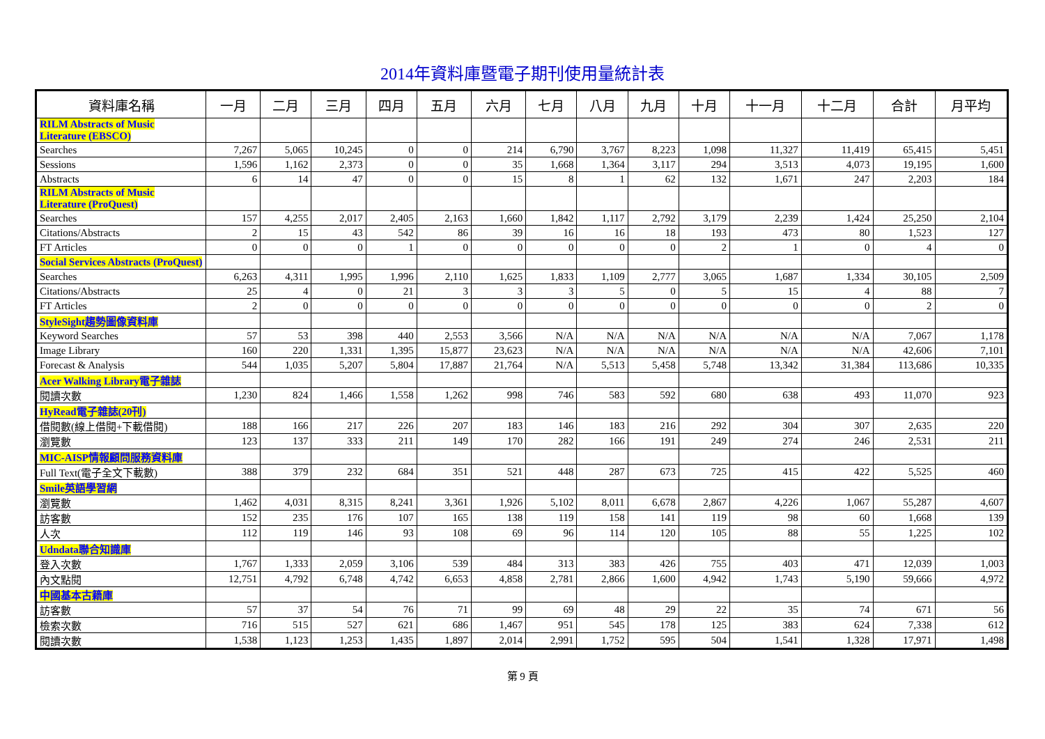2014年資料庫暨電子期刊使用量統計表
| 資料庫名稱 | 一月 | 二月 | 三月 | 四月 | 五月 | 六月 | 七月 | 八月 | 九月 | 十月 | 十一月 | 十二月 | 合計 | 月平均 |
| --- | --- | --- | --- | --- | --- | --- | --- | --- | --- | --- | --- | --- | --- | --- |
| RILM Abstracts of Music Literature (EBSCO) | | | | | | | | | | | | | | |
| Searches | 7,267 | 5,065 | 10,245 | 0 | 0 | 214 | 6,790 | 3,767 | 8,223 | 1,098 | 11,327 | 11,419 | 65,415 | 5,451 |
| Sessions | 1,596 | 1,162 | 2,373 | 0 | 0 | 35 | 1,668 | 1,364 | 3,117 | 294 | 3,513 | 4,073 | 19,195 | 1,600 |
| Abstracts | 6 | 14 | 47 | 0 | 0 | 15 | 8 | 1 | 62 | 132 | 1,671 | 247 | 2,203 | 184 |
| RILM Abstracts of Music Literature (ProQuest) | | | | | | | | | | | | | | |
| Searches | 157 | 4,255 | 2,017 | 2,405 | 2,163 | 1,660 | 1,842 | 1,117 | 2,792 | 3,179 | 2,239 | 1,424 | 25,250 | 2,104 |
| Citations/Abstracts | 2 | 15 | 43 | 542 | 86 | 39 | 16 | 16 | 18 | 193 | 473 | 80 | 1,523 | 127 |
| FT Articles | 0 | 0 | 0 | 1 | 0 | 0 | 0 | 0 | 0 | 2 | 1 | 0 | 4 | 0 |
| Social Services Abstracts (ProQuest) | | | | | | | | | | | | | | |
| Searches | 6,263 | 4,311 | 1,995 | 1,996 | 2,110 | 1,625 | 1,833 | 1,109 | 2,777 | 3,065 | 1,687 | 1,334 | 30,105 | 2,509 |
| Citations/Abstracts | 25 | 4 | 0 | 21 | 3 | 3 | 3 | 5 | 0 | 5 | 15 | 4 | 88 | 7 |
| FT Articles | 2 | 0 | 0 | 0 | 0 | 0 | 0 | 0 | 0 | 0 | 0 | 0 | 2 | 0 |
| StyleSight趨勢圖像資料庫 | | | | | | | | | | | | | | |
| Keyword Searches | 57 | 53 | 398 | 440 | 2,553 | 3,566 | N/A | N/A | N/A | N/A | N/A | N/A | 7,067 | 1,178 |
| Image Library | 160 | 220 | 1,331 | 1,395 | 15,877 | 23,623 | N/A | N/A | N/A | N/A | N/A | N/A | 42,606 | 7,101 |
| Forecast & Analysis | 544 | 1,035 | 5,207 | 5,804 | 17,887 | 21,764 | N/A | 5,513 | 5,458 | 5,748 | 13,342 | 31,384 | 113,686 | 10,335 |
| Acer Walking Library電子雜誌 | | | | | | | | | | | | | | |
| 閱讀次數 | 1,230 | 824 | 1,466 | 1,558 | 1,262 | 998 | 746 | 583 | 592 | 680 | 638 | 493 | 11,070 | 923 |
| HyRead電子雜誌(20刊) | | | | | | | | | | | | | | |
| 借閱數(線上借閱+下載借閱) | 188 | 166 | 217 | 226 | 207 | 183 | 146 | 183 | 216 | 292 | 304 | 307 | 2,635 | 220 |
| 瀏覽數 | 123 | 137 | 333 | 211 | 149 | 170 | 282 | 166 | 191 | 249 | 274 | 246 | 2,531 | 211 |
| MIC-AISP情報顧問服務資料庫 | | | | | | | | | | | | | | |
| Full Text(電子全文下載數) | 388 | 379 | 232 | 684 | 351 | 521 | 448 | 287 | 673 | 725 | 415 | 422 | 5,525 | 460 |
| Smile英語學習網 | | | | | | | | | | | | | | |
| 瀏覽數 | 1,462 | 4,031 | 8,315 | 8,241 | 3,361 | 1,926 | 5,102 | 8,011 | 6,678 | 2,867 | 4,226 | 1,067 | 55,287 | 4,607 |
| 訪客數 | 152 | 235 | 176 | 107 | 165 | 138 | 119 | 158 | 141 | 119 | 98 | 60 | 1,668 | 139 |
| 人次 | 112 | 119 | 146 | 93 | 108 | 69 | 96 | 114 | 120 | 105 | 88 | 55 | 1,225 | 102 |
| Udndata聯合知識庫 | | | | | | | | | | | | | | |
| 登入次數 | 1,767 | 1,333 | 2,059 | 3,106 | 539 | 484 | 313 | 383 | 426 | 755 | 403 | 471 | 12,039 | 1,003 |
| 內文點閱 | 12,751 | 4,792 | 6,748 | 4,742 | 6,653 | 4,858 | 2,781 | 2,866 | 1,600 | 4,942 | 1,743 | 5,190 | 59,666 | 4,972 |
| 中國基本古籍庫 | | | | | | | | | | | | | | |
| 訪客數 | 57 | 37 | 54 | 76 | 71 | 99 | 69 | 48 | 29 | 22 | 35 | 74 | 671 | 56 |
| 檢索次數 | 716 | 515 | 527 | 621 | 686 | 1,467 | 951 | 545 | 178 | 125 | 383 | 624 | 7,338 | 612 |
| 閱讀次數 | 1,538 | 1,123 | 1,253 | 1,435 | 1,897 | 2,014 | 2,991 | 1,752 | 595 | 504 | 1,541 | 1,328 | 17,971 | 1,498 |
第 9 頁